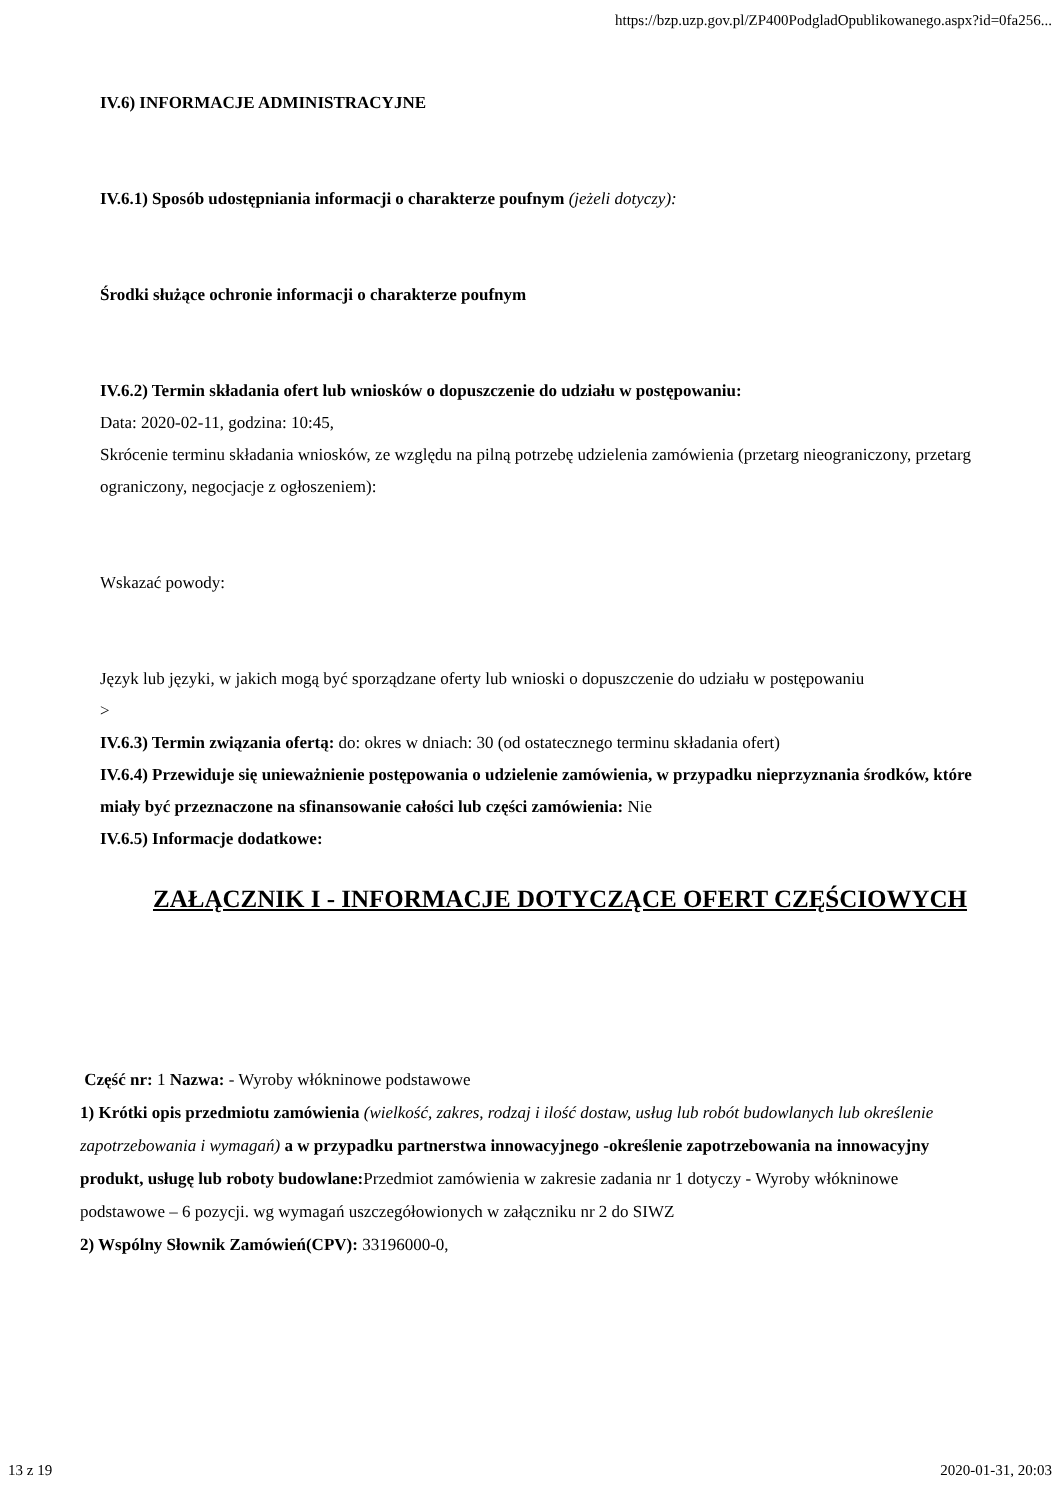https://bzp.uzp.gov.pl/ZP400PodgladOpublikowanego.aspx?id=0fa256...
IV.6) INFORMACJE ADMINISTRACYJNE
IV.6.1) Sposób udostępniania informacji o charakterze poufnym (jeżeli dotyczy):
Środki służące ochronie informacji o charakterze poufnym
IV.6.2) Termin składania ofert lub wniosków o dopuszczenie do udziału w postępowaniu:
Data: 2020-02-11, godzina: 10:45,
Skrócenie terminu składania wniosków, ze względu na pilną potrzebę udzielenia zamówienia (przetarg nieograniczony, przetarg ograniczony, negocjacje z ogłoszeniem):
Wskazać powody:
Język lub języki, w jakich mogą być sporządzane oferty lub wnioski o dopuszczenie do udziału w postępowaniu
>
IV.6.3) Termin związania ofertą: do: okres w dniach: 30 (od ostatecznego terminu składania ofert)
IV.6.4) Przewiduje się unieważnienie postępowania o udzielenie zamówienia, w przypadku nieprzyznania środków, które miały być przeznaczone na sfinansowanie całości lub części zamówienia: Nie
IV.6.5) Informacje dodatkowe:
ZAŁĄCZNIK I - INFORMACJE DOTYCZĄCE OFERT CZĘŚCIOWYCH
Część nr: 1 Nazwa: - Wyroby włókninowe podstawowe
1) Krótki opis przedmiotu zamówienia (wielkość, zakres, rodzaj i ilość dostaw, usług lub robót budowlanych lub określenie zapotrzebowania i wymagań) a w przypadku partnerstwa innowacyjnego -określenie zapotrzebowania na innowacyjny produkt, usługę lub roboty budowlane: Przedmiot zamówienia w zakresie zadania nr 1 dotyczy - Wyroby włókninowe podstawowe – 6 pozycji. wg wymagań uszczegółowionych w załączniku nr 2 do SIWZ
2) Wspólny Słownik Zamówień(CPV): 33196000-0,
13 z 19 2020-01-31, 20:03